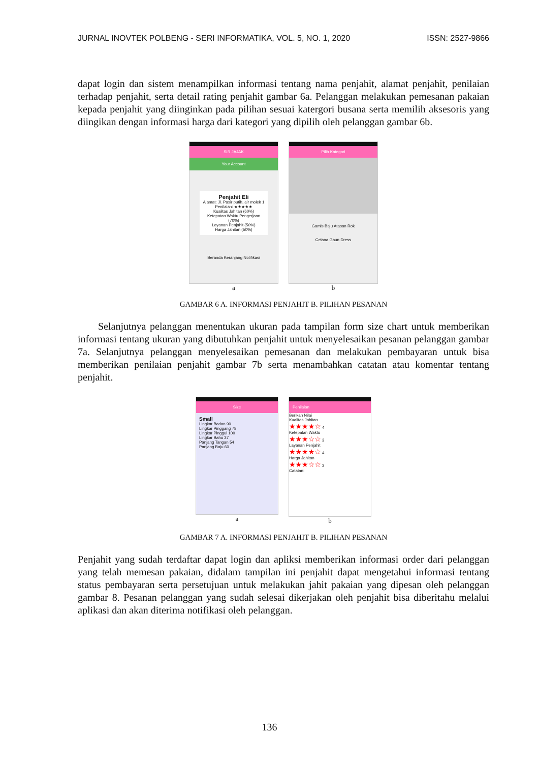JURNAL INOVTEK POLBENG - SERI INFORMATIKA, VOL. 5, NO. 1, 2020 ISSN: 2527-9866
dapat login dan sistem menampilkan informasi tentang nama penjahit, alamat penjahit, penilaian terhadap penjahit, serta detail rating penjahit gambar 6a. Pelanggan melakukan pemesanan pakaian kepada penjahit yang diinginkan pada pilihan sesuai katergori busana serta memilih aksesoris yang diingikan dengan informasi harga dari kategori yang dipilih oleh pelanggan gambar 6b.
SIR JAJAK
Your Account
Penjahit Eli
Alamat: Jl. Pasir putih, air molek 1
Penilaian: ★★★★★
Kualitas Jahitan (60%)
Ketepatan Waktu Pengerjaan (70%)
Layanan Penjahit (50%)
Harga Jahitan (50%)
Beranda Keranjang Notifikasi
a
Pilih Kategori
Gamis Baju Atasan Rok
Celana Gaun Dress
b
GAMBAR 6 A. INFORMASI PENJAHIT B. PILIHAN PESANAN
Selanjutnya pelanggan menentukan ukuran pada tampilan form size chart untuk memberikan informasi tentang ukuran yang dibutuhkan penjahit untuk menyelesaikan pesanan pelanggan gambar 7a. Selanjutnya pelanggan menyelesaikan pemesanan dan melakukan pembayaran untuk bisa memberikan penilaian penjahit gambar 7b serta menambahkan catatan atau komentar tentang penjahit.
Size
Small
Lingkar Badan 90
Lingkar Pinggang 78
Lingkar Pinggul 100
Lingkar Bahu 37
Panjang Tangan 54
Panjang Baju 60
a
Penilaian
Berikan Nilai
Kualitas Jahitan
★★★★☆ 4
Ketepatan Waktu
★★★☆☆ 3
Layanan Penjahit
★★★★☆ 4
Harga Jahitan
★★★☆☆ 3
Catatan:
b
GAMBAR 7 A. INFORMASI PENJAHIT B. PILIHAN PESANAN
Penjahit yang sudah terdaftar dapat login dan apliksi memberikan informasi order dari pelanggan yang telah memesan pakaian, didalam tampilan ini penjahit dapat mengetahui informasi tentang status pembayaran serta persetujuan untuk melakukan jahit pakaian yang dipesan oleh pelanggan gambar 8. Pesanan pelanggan yang sudah selesai dikerjakan oleh penjahit bisa diberitahu melalui aplikasi dan akan diterima notifikasi oleh pelanggan.
136